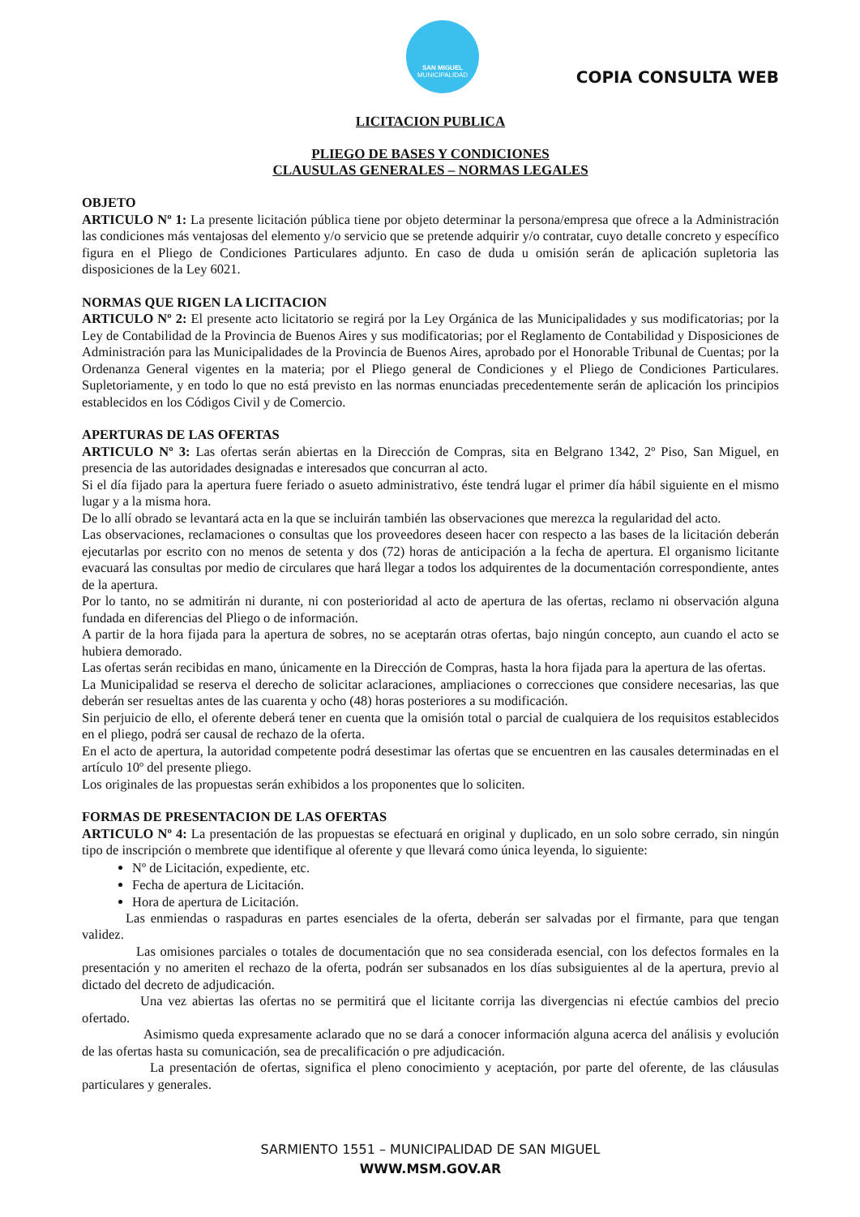SAN MIGUEL
MUNICIPALIDAD
COPIA CONSULTA WEB
LICITACION PUBLICA
PLIEGO DE BASES Y CONDICIONES
CLAUSULAS GENERALES – NORMAS LEGALES
OBJETO
ARTICULO Nº 1: La presente licitación pública tiene por objeto determinar la persona/empresa que ofrece a la Administración las condiciones más ventajosas del elemento y/o servicio que se pretende adquirir y/o contratar, cuyo detalle concreto y específico figura en el Pliego de Condiciones Particulares adjunto. En caso de duda u omisión serán de aplicación supletoria las disposiciones de la Ley 6021.
NORMAS QUE RIGEN LA LICITACION
ARTICULO Nº 2: El presente acto licitatorio se regirá por la Ley Orgánica de las Municipalidades y sus modificatorias; por la Ley de Contabilidad de la Provincia de Buenos Aires y sus modificatorias; por el Reglamento de Contabilidad y Disposiciones de Administración para las Municipalidades de la Provincia de Buenos Aires, aprobado por el Honorable Tribunal de Cuentas; por la Ordenanza General vigentes en la materia; por el Pliego general de Condiciones y el Pliego de Condiciones Particulares. Supletoriamente, y en todo lo que no está previsto en las normas enunciadas precedentemente serán de aplicación los principios establecidos en los Códigos Civil y de Comercio.
APERTURAS DE LAS OFERTAS
ARTICULO Nº 3: Las ofertas serán abiertas en la Dirección de Compras, sita en Belgrano 1342, 2º Piso, San Miguel, en presencia de las autoridades designadas e interesados que concurran al acto.
Si el día fijado para la apertura fuere feriado o asueto administrativo, éste tendrá lugar el primer día hábil siguiente en el mismo lugar y a la misma hora.
De lo allí obrado se levantará acta en la que se incluirán también las observaciones que merezca la regularidad del acto.
Las observaciones, reclamaciones o consultas que los proveedores deseen hacer con respecto a las bases de la licitación deberán ejecutarlas por escrito con no menos de setenta y dos (72) horas de anticipación a la fecha de apertura. El organismo licitante evacuará las consultas por medio de circulares que hará llegar a todos los adquirentes de la documentación correspondiente, antes de la apertura.
Por lo tanto, no se admitirán ni durante, ni con posterioridad al acto de apertura de las ofertas, reclamo ni observación alguna fundada en diferencias del Pliego o de información.
A partir de la hora fijada para la apertura de sobres, no se aceptarán otras ofertas, bajo ningún concepto, aun cuando el acto se hubiera demorado.
Las ofertas serán recibidas en mano, únicamente en la Dirección de Compras, hasta la hora fijada para la apertura de las ofertas.
La Municipalidad se reserva el derecho de solicitar aclaraciones, ampliaciones o correcciones que considere necesarias, las que deberán ser resueltas antes de las cuarenta y ocho (48) horas posteriores a su modificación.
Sin perjuicio de ello, el oferente deberá tener en cuenta que la omisión total o parcial de cualquiera de los requisitos establecidos en el pliego, podrá ser causal de rechazo de la oferta.
En el acto de apertura, la autoridad competente podrá desestimar las ofertas que se encuentren en las causales determinadas en el artículo 10º del presente pliego.
Los originales de las propuestas serán exhibidos a los proponentes que lo soliciten.
FORMAS DE PRESENTACION DE LAS OFERTAS
ARTICULO Nº 4: La presentación de las propuestas se efectuará en original y duplicado, en un solo sobre cerrado, sin ningún tipo de inscripción o membrete que identifique al oferente y que llevará como única leyenda, lo siguiente:
Nº de Licitación, expediente, etc.
Fecha de apertura de Licitación.
Hora de apertura de Licitación.
Las enmiendas o raspaduras en partes esenciales de la oferta, deberán ser salvadas por el firmante, para que tengan validez.
Las omisiones parciales o totales de documentación que no sea considerada esencial, con los defectos formales en la presentación y no ameriten el rechazo de la oferta, podrán ser subsanados en los días subsiguientes al de la apertura, previo al dictado del decreto de adjudicación.
Una vez abiertas las ofertas no se permitirá que el licitante corrija las divergencias ni efectúe cambios del precio ofertado.
Asimismo queda expresamente aclarado que no se dará a conocer información alguna acerca del análisis y evolución de las ofertas hasta su comunicación, sea de precalificación o pre adjudicación.
La presentación de ofertas, significa el pleno conocimiento y aceptación, por parte del oferente, de las cláusulas particulares y generales.
SARMIENTO 1551 – MUNICIPALIDAD DE SAN MIGUEL
WWW.MSM.GOV.AR